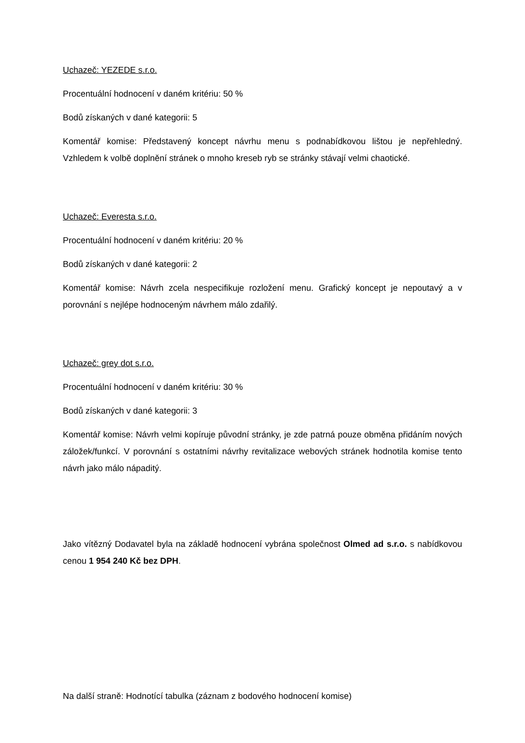Uchazeč: YEZEDE s.r.o.
Procentuální hodnocení v daném kritériu: 50 %
Bodů získaných v dané kategorii: 5
Komentář komise: Představený koncept návrhu menu s podnabídkovou lištou je nepřehledný. Vzhledem k volbě doplnění stránek o mnoho kreseb ryb se stránky stávají velmi chaotické.
Uchazeč: Everesta s.r.o.
Procentuální hodnocení v daném kritériu: 20 %
Bodů získaných v dané kategorii: 2
Komentář komise: Návrh zcela nespecifikuje rozložení menu. Grafický koncept je nepoutavý a v porovnání s nejlépe hodnoceným návrhem málo zdařilý.
Uchazeč: grey dot s.r.o.
Procentuální hodnocení v daném kritériu: 30 %
Bodů získaných v dané kategorii: 3
Komentář komise: Návrh velmi kopíruje původní stránky, je zde patrná pouze obměna přidáním nových záložek/funkcí. V porovnání s ostatními návrhy revitalizace webových stránek hodnotila komise tento návrh jako málo nápaditý.
Jako vítězný Dodavatel byla na základě hodnocení vybrána společnost Olmed ad s.r.o. s nabídkovou cenou 1 954 240 Kč bez DPH.
Na další straně: Hodnotící tabulka (záznam z bodového hodnocení komise)